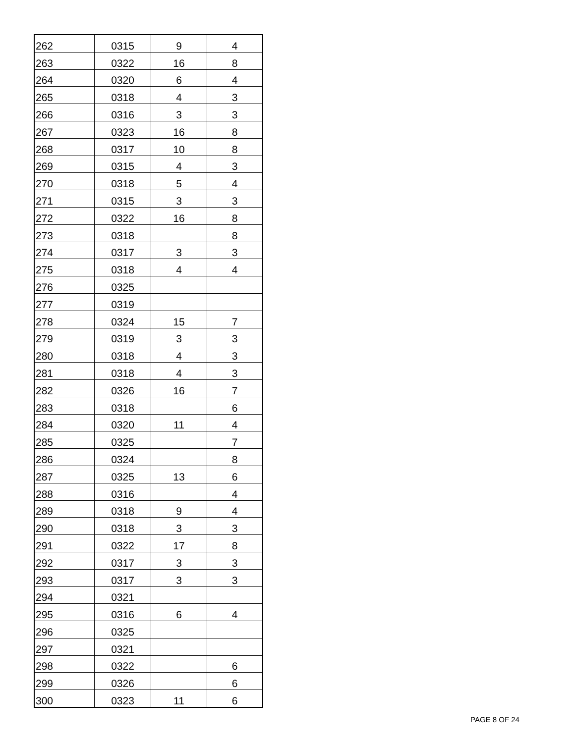| 262 | 0315 | 9 | 4 |
| 263 | 0322 | 16 | 8 |
| 264 | 0320 | 6 | 4 |
| 265 | 0318 | 4 | 3 |
| 266 | 0316 | 3 | 3 |
| 267 | 0323 | 16 | 8 |
| 268 | 0317 | 10 | 8 |
| 269 | 0315 | 4 | 3 |
| 270 | 0318 | 5 | 4 |
| 271 | 0315 | 3 | 3 |
| 272 | 0322 | 16 | 8 |
| 273 | 0318 | | 8 |
| 274 | 0317 | 3 | 3 |
| 275 | 0318 | 4 | 4 |
| 276 | 0325 | | |
| 277 | 0319 | | |
| 278 | 0324 | 15 | 7 |
| 279 | 0319 | 3 | 3 |
| 280 | 0318 | 4 | 3 |
| 281 | 0318 | 4 | 3 |
| 282 | 0326 | 16 | 7 |
| 283 | 0318 | | 6 |
| 284 | 0320 | 11 | 4 |
| 285 | 0325 | | 7 |
| 286 | 0324 | | 8 |
| 287 | 0325 | 13 | 6 |
| 288 | 0316 | | 4 |
| 289 | 0318 | 9 | 4 |
| 290 | 0318 | 3 | 3 |
| 291 | 0322 | 17 | 8 |
| 292 | 0317 | 3 | 3 |
| 293 | 0317 | 3 | 3 |
| 294 | 0321 | | |
| 295 | 0316 | 6 | 4 |
| 296 | 0325 | | |
| 297 | 0321 | | |
| 298 | 0322 | | 6 |
| 299 | 0326 | | 6 |
| 300 | 0323 | 11 | 6 |
PAGE 8 OF 24